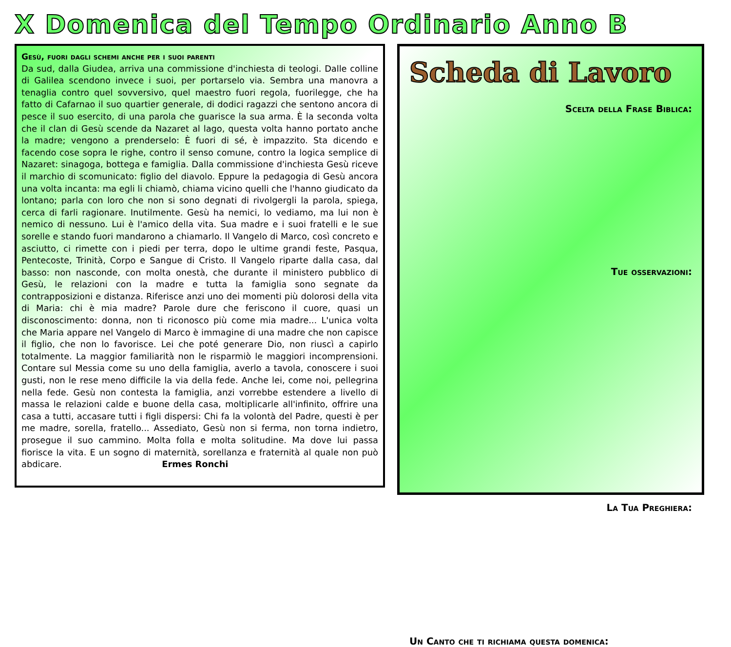X Domenica del Tempo Ordinario Anno B
Gesù, fuori dagli schemi anche per i suoi parenti
Da sud, dalla Giudea, arriva una commissione d'inchiesta di teologi. Dalle colline di Galilea scendono invece i suoi, per portarselo via. Sembra una manovra a tenaglia contro quel sovversivo, quel maestro fuori regola, fuorilegge, che ha fatto di Cafarnao il suo quartier generale, di dodici ragazzi che sentono ancora di pesce il suo esercito, di una parola che guarisce la sua arma. È la seconda volta che il clan di Gesù scende da Nazaret al lago, questa volta hanno portato anche la madre; vengono a prenderselo: È fuori di sé, è impazzito. Sta dicendo e facendo cose sopra le righe, contro il senso comune, contro la logica semplice di Nazaret: sinagoga, bottega e famiglia. Dalla commissione d'inchiesta Gesù riceve il marchio di scomunicato: figlio del diavolo. Eppure la pedagogia di Gesù ancora una volta incanta: ma egli li chiamò, chiama vicino quelli che l'hanno giudicato da lontano; parla con loro che non si sono degnati di rivolgergli la parola, spiega, cerca di farli ragionare. Inutilmente. Gesù ha nemici, lo vediamo, ma lui non è nemico di nessuno. Lui è l'amico della vita. Sua madre e i suoi fratelli e le sue sorelle e stando fuori mandarono a chiamarlo. Il Vangelo di Marco, così concreto e asciutto, ci rimette con i piedi per terra, dopo le ultime grandi feste, Pasqua, Pentecoste, Trinità, Corpo e Sangue di Cristo. Il Vangelo riparte dalla casa, dal basso: non nasconde, con molta onestà, che durante il ministero pubblico di Gesù, le relazioni con la madre e tutta la famiglia sono segnate da contrapposizioni e distanza. Riferisce anzi uno dei momenti più dolorosi della vita di Maria: chi è mia madre? Parole dure che feriscono il cuore, quasi un disconoscimento: donna, non ti riconosco più come mia madre... L'unica volta che Maria appare nel Vangelo di Marco è immagine di una madre che non capisce il figlio, che non lo favorisce. Lei che poté generare Dio, non riuscì a capirlo totalmente. La maggior familiarità non le risparmiò le maggiori incomprensioni. Contare sul Messia come su uno della famiglia, averlo a tavola, conoscere i suoi gusti, non le rese meno difficile la via della fede. Anche lei, come noi, pellegrina nella fede. Gesù non contesta la famiglia, anzi vorrebbe estendere a livello di massa le relazioni calde e buone della casa, moltiplicarle all'infinito, offrire una casa a tutti, accasare tutti i figli dispersi: Chi fa la volontà del Padre, questi è per me madre, sorella, fratello... Assediato, Gesù non si ferma, non torna indietro, prosegue il suo cammino. Molta folla e molta solitudine. Ma dove lui passa fiorisce la vita. E un sogno di maternità, sorellanza e fraternità al quale non può abdicare. Ermes Ronchi
Scheda di Lavoro
Scelta della Frase Biblica:
Tue osservazioni:
La Tua Preghiera:
Un Canto che ti richiama questa domenica: